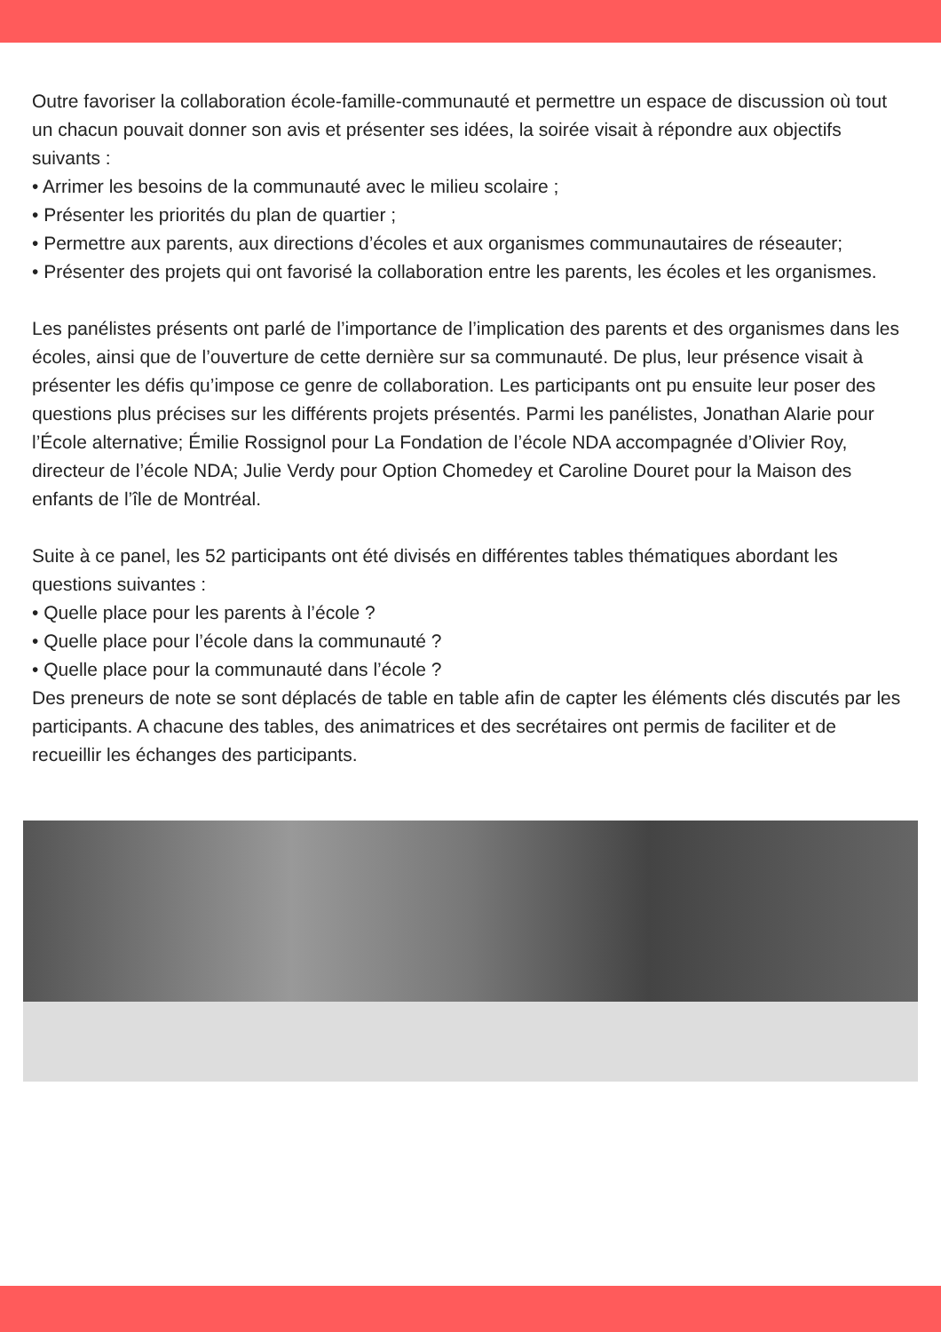Outre favoriser la collaboration école-famille-communauté et permettre un espace de discussion où tout un chacun pouvait donner son avis et présenter ses idées, la soirée visait à répondre aux objectifs suivants :
• Arrimer les besoins de la communauté avec le milieu scolaire ;
• Présenter les priorités du plan de quartier ;
• Permettre aux parents, aux directions d’écoles et aux organismes communautaires de réseauter;
• Présenter des projets qui ont favorisé la collaboration entre les parents, les écoles et les organismes.
Les panélistes présents ont parlé de l’importance de l’implication des parents et des organismes dans les écoles, ainsi que de l’ouverture de cette dernière sur sa communauté. De plus, leur présence visait à présenter les défis qu’impose ce genre de collaboration. Les participants ont pu ensuite leur poser des questions plus précises sur les différents projets présentés. Parmi les panélistes, Jonathan Alarie pour l’École alternative; Émilie Rossignol pour La Fondation de l’école NDA accompagnée d’Olivier Roy, directeur de l’école NDA; Julie Verdy pour Option Chomedey et Caroline Douret pour la Maison des enfants de l’île de Montréal.
Suite à ce panel, les 52 participants ont été divisés en différentes tables thématiques abordant les questions suivantes :
• Quelle place pour les parents à l’école ?
• Quelle place pour l’école dans la communauté ?
• Quelle place pour la communauté dans l’école ?
Des preneurs de note se sont déplacés de table en table afin de capter les éléments clés discutés par les participants. A chacune des tables, des animatrices et des secrétaires ont permis de faciliter et de recueillir les échanges des participants.